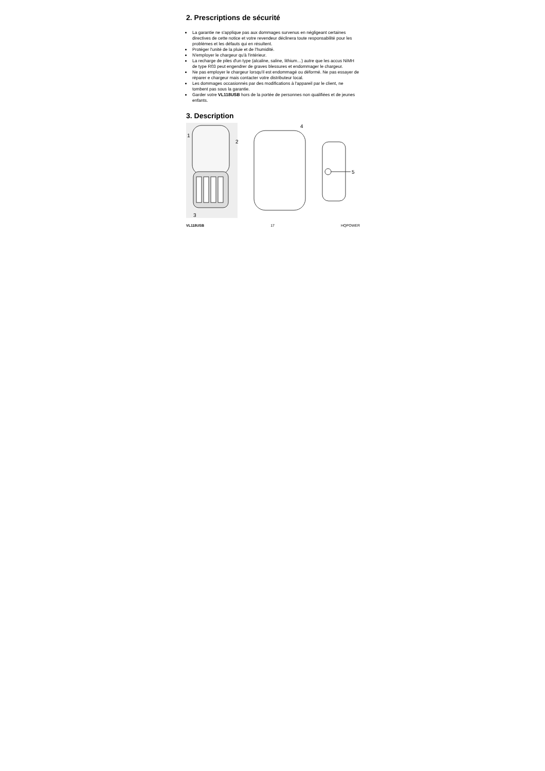2. Prescriptions de sécurité
La garantie ne s'applique pas aux dommages survenus en négligeant certaines directives de cette notice et votre revendeur déclinera toute responsabilité pour les problèmes et les défauts qui en résultent.
Protéger l'unité de la pluie et de l'humidité.
N'employer le chargeur qu'à l'intérieur.
La recharge de piles d'un type (alcaline, saline, lithium…) autre que les accus NiMH de type R03 peut engendrer de graves blessures et endommager le chargeur.
Ne pas employer le chargeur lorsqu'il est endommagé ou déformé. Ne pas essayer de réparer e chargeur mais contacter votre distributeur local.
Les dommages occasionnés par des modifications à l'appareil par le client, ne tombent pas sous la garantie.
Garder votre VL118USB hors de la portée de personnes non qualifiées et de jeunes enfants.
3. Description
1
2
3
4
5
VL118USB 17 HQPOWER